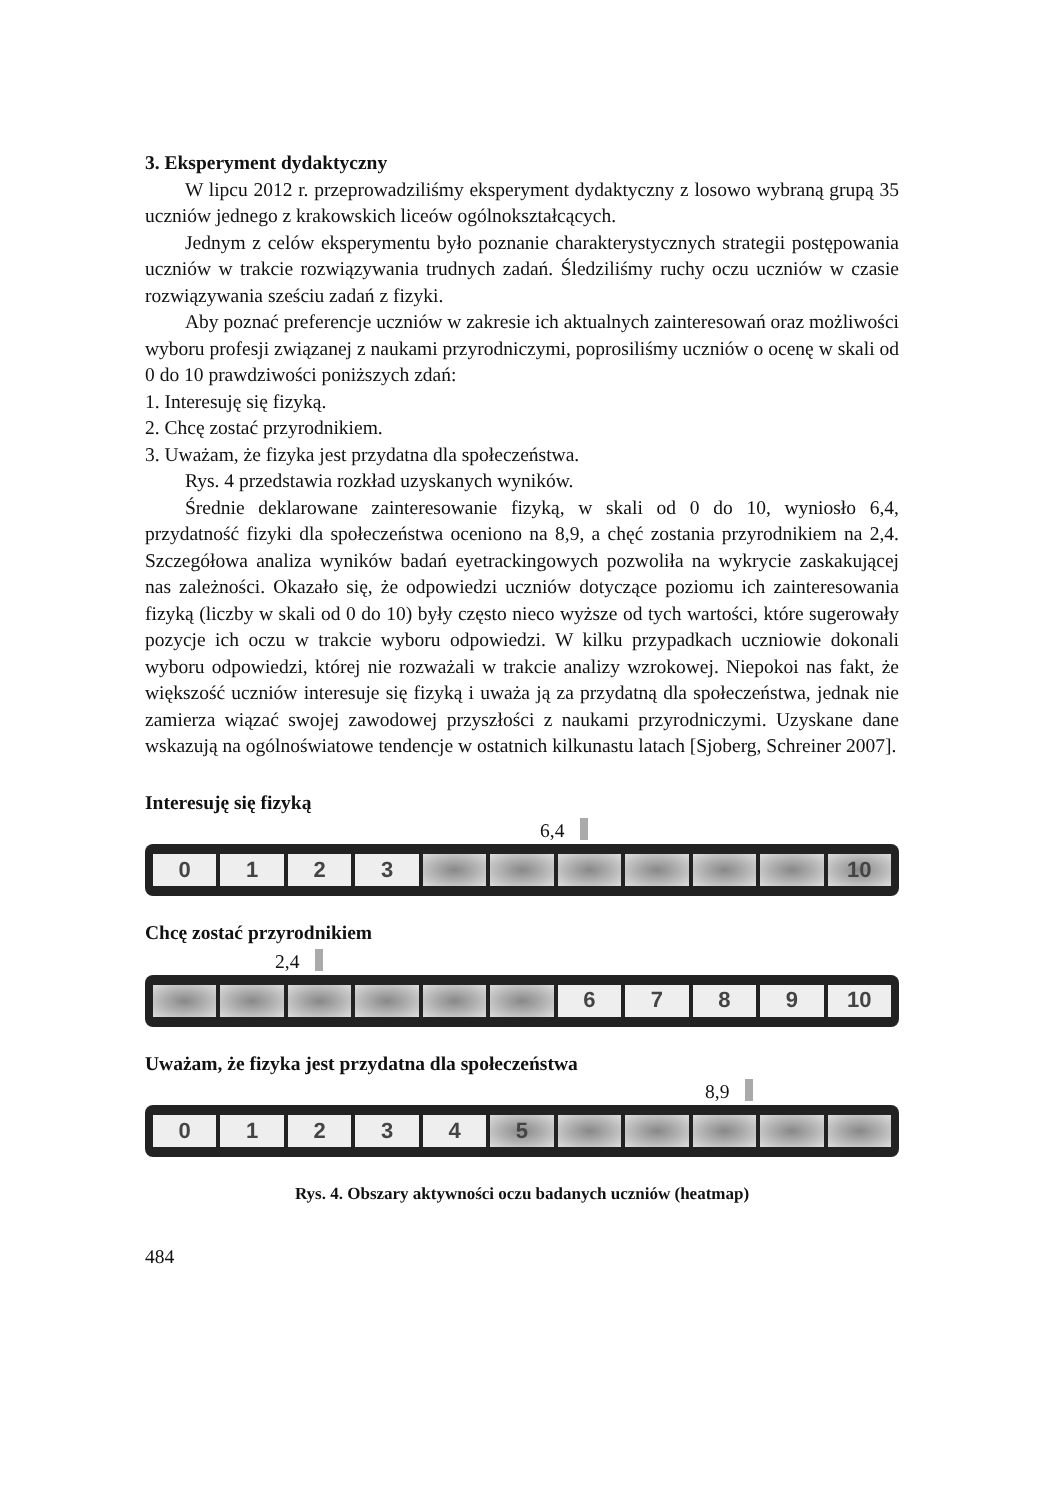3. Eksperyment dydaktyczny
W lipcu 2012 r. przeprowadziliśmy eksperyment dydaktyczny z losowo wybraną grupą 35 uczniów jednego z krakowskich liceów ogólnokształcących.
Jednym z celów eksperymentu było poznanie charakterystycznych strategii postępowania uczniów w trakcie rozwiązywania trudnych zadań. Śledziliśmy ruchy oczu uczniów w czasie rozwiązywania sześciu zadań z fizyki.
Aby poznać preferencje uczniów w zakresie ich aktualnych zainteresowań oraz możliwości wyboru profesji związanej z naukami przyrodniczymi, poprosiliśmy uczniów o ocenę w skali od 0 do 10 prawdziwości poniższych zdań:
1. Interesuję się fizyką.
2. Chcę zostać przyrodnikiem.
3. Uważam, że fizyka jest przydatna dla społeczeństwa.
Rys. 4 przedstawia rozkład uzyskanych wyników.
Średnie deklarowane zainteresowanie fizyką, w skali od 0 do 10, wyniosło 6,4, przydatność fizyki dla społeczeństwa oceniono na 8,9, a chęć zostania przyrodnikiem na 2,4. Szczegółowa analiza wyników badań eyetrackingowych pozwoliła na wykrycie zaskakującej nas zależności. Okazało się, że odpowiedzi uczniów dotyczące poziomu ich zainteresowania fizyką (liczby w skali od 0 do 10) były często nieco wyższe od tych wartości, które sugerowały pozycje ich oczu w trakcie wyboru odpowiedzi. W kilku przypadkach uczniowie dokonali wyboru odpowiedzi, której nie rozważali w trakcie analizy wzrokowej. Niepokoi nas fakt, że większość uczniów interesuje się fizyką i uważa ją za przydatną dla społeczeństwa, jednak nie zamierza wiązać swojej zawodowej przyszłości z naukami przyrodniczymi. Uzyskane dane wskazują na ogólnoświatowe tendencje w ostatnich kilkunastu latach [Sjoberg, Schreiner 2007].
Interesuję się fizyką
6,4
0 1 2 3 10
Chcę zostać przyrodnikiem
2,4
6 7 8 9 10
Uważam, że fizyka jest przydatna dla społeczeństwa
8,9
0 1 2 3 4 5
Rys. 4. Obszary aktywności oczu badanych uczniów (heatmap)
484